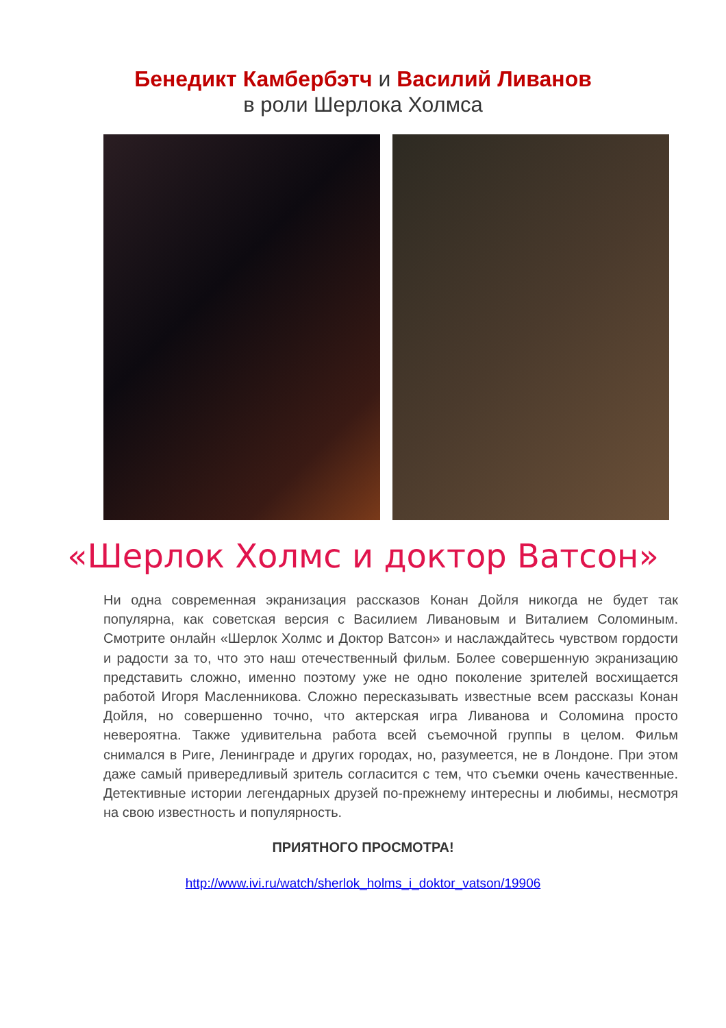Бенедикт Камбербэтч и Василий Ливанов
в роли Шерлока Холмса
«Шерлок Холмс и доктор Ватсон»
Ни одна современная экранизация рассказов Конан Дойля никогда не будет так популярна, как советская версия с Василием Ливановым и Виталием Соломиным. Смотрите онлайн «Шерлок Холмс и Доктор Ватсон» и наслаждайтесь чувством гордости и радости за то, что это наш отечественный фильм. Более совершенную экранизацию представить сложно, именно поэтому уже не одно поколение зрителей восхищается работой Игоря Масленникова. Сложно пересказывать известные всем рассказы Конан Дойля, но совершенно точно, что актерская игра Ливанова и Соломина просто невероятна. Также удивительна работа всей съемочной группы в целом. Фильм снимался в Риге, Ленинграде и других городах, но, разумеется, не в Лондоне. При этом даже самый привередливый зритель согласится с тем, что съемки очень качественные. Детективные истории легендарных друзей по-прежнему интересны и любимы, несмотря на свою известность и популярность.
ПРИЯТНОГО ПРОСМОТРА!
http://www.ivi.ru/watch/sherlok_holms_i_doktor_vatson/19906